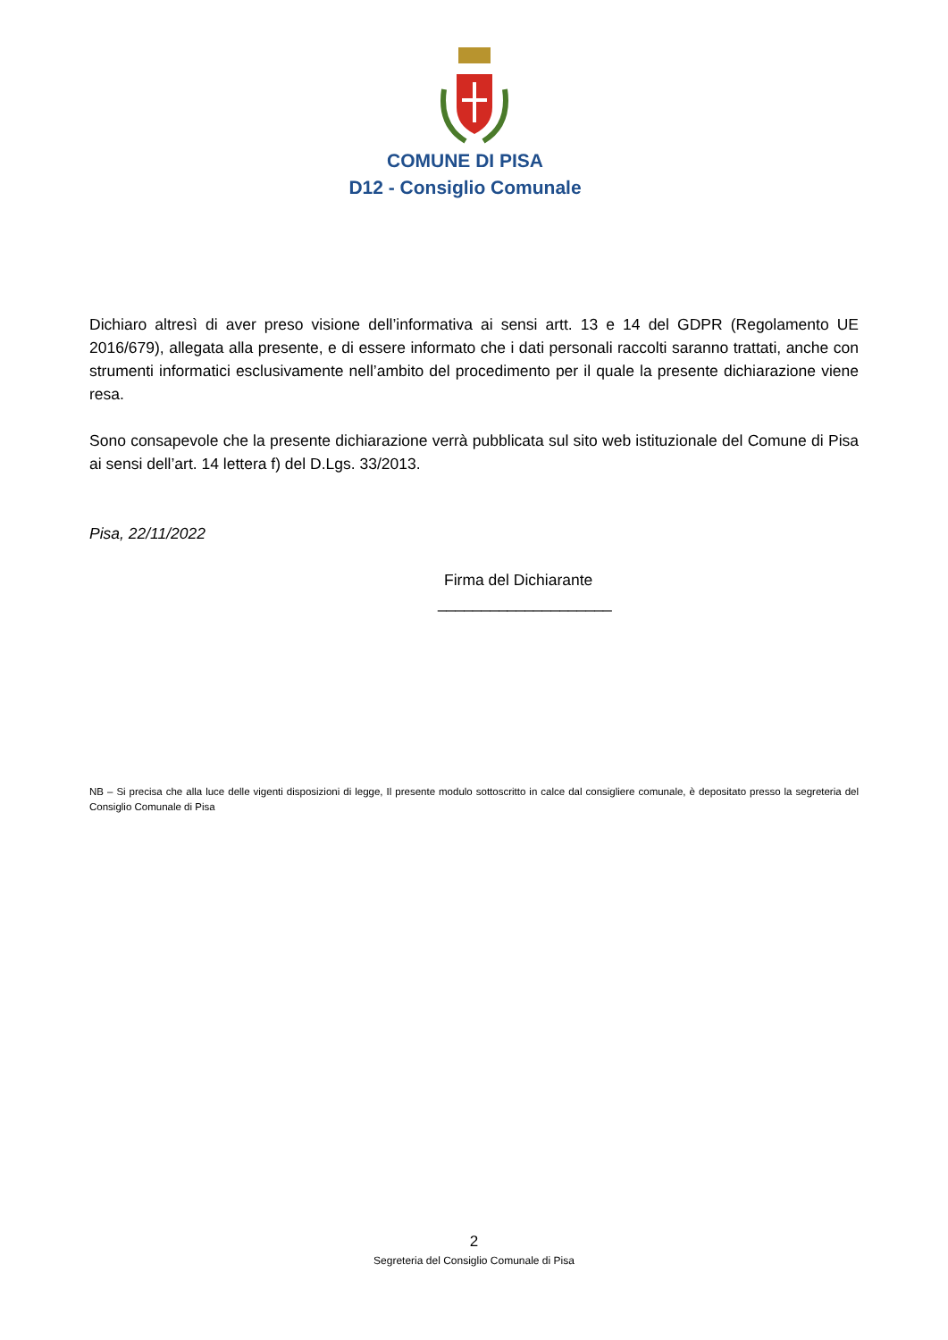COMUNE DI PISA
D12 - Consiglio Comunale
Dichiaro altresì di aver preso visione dell’informativa ai sensi artt. 13 e 14 del GDPR (Regolamento UE 2016/679), allegata alla presente, e di essere informato che i dati personali raccolti saranno trattati, anche con strumenti informatici esclusivamente nell’ambito del procedimento per il quale la presente dichiarazione viene resa.
Sono consapevole che la presente dichiarazione verrà pubblicata sul sito web istituzionale del Comune di Pisa ai sensi dell’art. 14 lettera f) del D.Lgs. 33/2013.
Pisa, 22/11/2022
Firma del Dichiarante
____________________
NB – Si precisa che alla luce delle vigenti disposizioni di legge, Il presente modulo sottoscritto in calce dal consigliere comunale, è depositato presso la segreteria del Consiglio Comunale di Pisa
2
Segreteria del Consiglio Comunale di Pisa